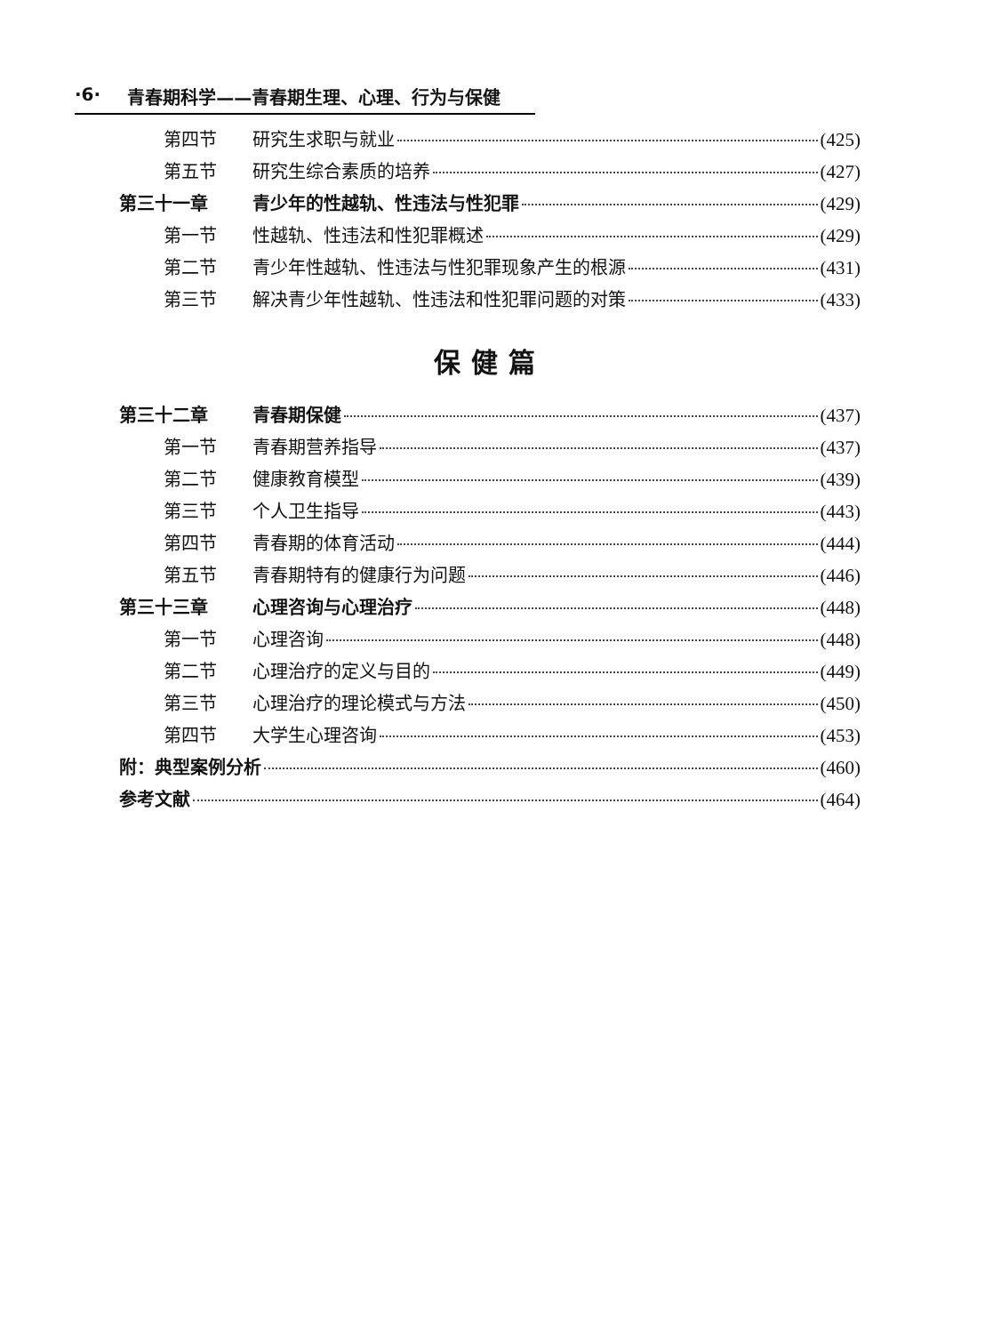·6· 青春期科学——青春期生理、心理、行为与保健
第四节 研究生求职与就业 (425)
第五节 研究生综合素质的培养 (427)
第三十一章 青少年的性越轨、性违法与性犯罪 (429)
第一节 性越轨、性违法和性犯罪概述 (429)
第二节 青少年性越轨、性违法与性犯罪现象产生的根源 (431)
第三节 解决青少年性越轨、性违法和性犯罪问题的对策 (433)
保健篇
第三十二章 青春期保健 (437)
第一节 青春期营养指导 (437)
第二节 健康教育模型 (439)
第三节 个人卫生指导 (443)
第四节 青春期的体育活动 (444)
第五节 青春期特有的健康行为问题 (446)
第三十三章 心理咨询与心理治疗 (448)
第一节 心理咨询 (448)
第二节 心理治疗的定义与目的 (449)
第三节 心理治疗的理论模式与方法 (450)
第四节 大学生心理咨询 (453)
附：典型案例分析 (460)
参考文献 (464)